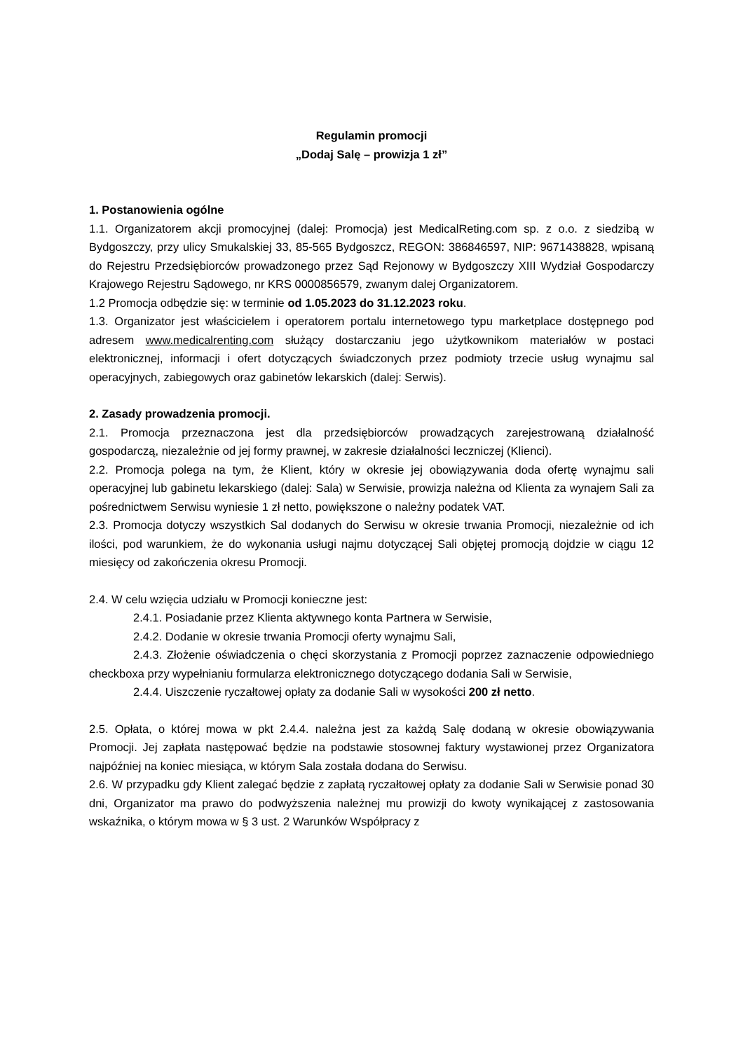Regulamin promocji
„Dodaj Salę – prowizja 1 zł”
1. Postanowienia ogólne
1.1. Organizatorem akcji promocyjnej (dalej: Promocja) jest MedicalReting.com sp. z o.o. z siedzibą w Bydgoszczy, przy ulicy Smukalskiej 33, 85-565 Bydgoszcz, REGON: 386846597, NIP: 9671438828, wpisaną do Rejestru Przedsiębiorców prowadzonego przez Sąd Rejonowy w Bydgoszczy XIII Wydział Gospodarczy Krajowego Rejestru Sądowego, nr KRS 0000856579, zwanym dalej Organizatorem.
1.2 Promocja odbędzie się: w terminie od 1.05.2023 do 31.12.2023 roku.
1.3. Organizator jest właścicielem i operatorem portalu internetowego typu marketplace dostępnego pod adresem www.medicalrenting.com służący dostarczaniu jego użytkownikom materiałów w postaci elektronicznej, informacji i ofert dotyczących świadczonych przez podmioty trzecie usług wynajmu sal operacyjnych, zabiegowych oraz gabinetów lekarskich (dalej: Serwis).
2. Zasady prowadzenia promocji.
2.1. Promocja przeznaczona jest dla przedsiębiorców prowadzących zarejestrowaną działalność gospodarczą, niezależnie od jej formy prawnej, w zakresie działalności leczniczej (Klienci).
2.2. Promocja polega na tym, że Klient, który w okresie jej obowiązywania doda ofertę wynajmu sali operacyjnej lub gabinetu lekarskiego (dalej: Sala) w Serwisie, prowizja należna od Klienta za wynajem Sali za pośrednictwem Serwisu wyniesie 1 zł netto, powiększone o należny podatek VAT.
2.3. Promocja dotyczy wszystkich Sal dodanych do Serwisu w okresie trwania Promocji, niezależnie od ich ilości, pod warunkiem, że do wykonania usługi najmu dotyczącej Sali objętej promocją dojdzie w ciągu 12 miesięcy od zakończenia okresu Promocji.
2.4. W celu wzięcia udziału w Promocji konieczne jest:
2.4.1. Posiadanie przez Klienta aktywnego konta Partnera w Serwisie,
2.4.2. Dodanie w okresie trwania Promocji oferty wynajmu Sali,
2.4.3. Złożenie oświadczenia o chęci skorzystania z Promocji poprzez zaznaczenie odpowiedniego checkboxa przy wypełnianiu formularza elektronicznego dotyczącego dodania Sali w Serwisie,
2.4.4. Uiszczenie ryczałtowej opłaty za dodanie Sali w wysokości 200 zł netto.
2.5. Opłata, o której mowa w pkt 2.4.4. należna jest za każdą Salę dodaną w okresie obowiązywania Promocji. Jej zapłata następować będzie na podstawie stosownej faktury wystawionej przez Organizatora najpóźniej na koniec miesiąca, w którym Sala została dodana do Serwisu.
2.6. W przypadku gdy Klient zalegać będzie z zapłatą ryczałtowej opłaty za dodanie Sali w Serwisie ponad 30 dni, Organizator ma prawo do podwyższenia należnej mu prowizji do kwoty wynikającej z zastosowania wskaźnika, o którym mowa w § 3 ust. 2 Warunków Współpracy z